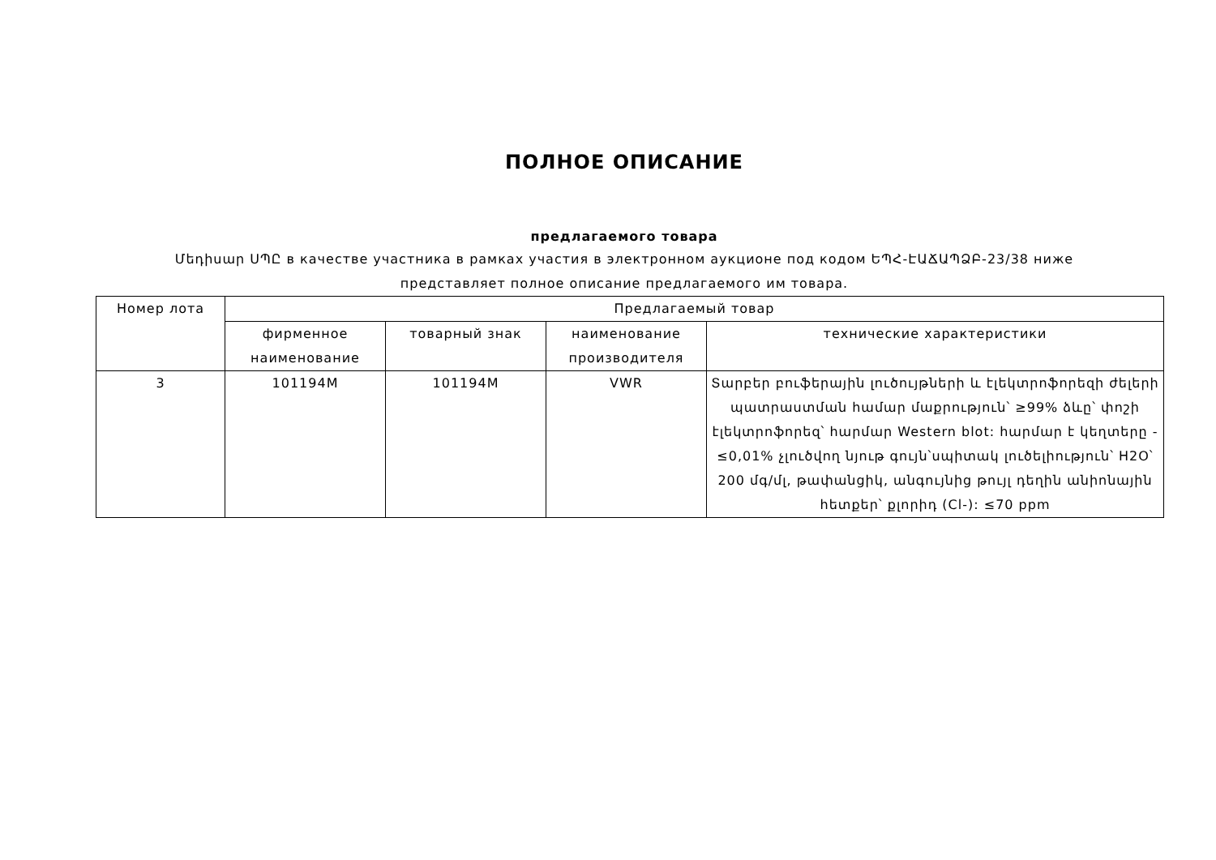ПОЛНОЕ ОПИСАНИЕ
предлагаемого товара
Մեդիսար ՍՊԸ в качестве участника в рамках участия в электронном аукционе под кодом ԵՊՀ-ԷԱՃԱՊՁԲ-23/38 ниже представляет полное описание предлагаемого им товара.
| Номер лота | Предлагаемый товар | | | |
| --- | --- | --- | --- | --- |
| | фирменное наименование | товарный знак | наименование производителя | технические характеристики |
| 3 | 101194M | 101194M | VWR | Տարբեր բուֆերային լուծույթների և էլեկտրոֆորեզի ժելերի պատրաստման համար մաքրություն՝ ≥99% ձևը՝ փոշի էլեկտրոֆորեզ՝ հարմար Western blot: հարմար է կեղտերը - ≤0,01% չլուծվող նյութ գույն՝սպիտակ լուծելիություն՝ H2O՝ 200 մգ/մլ, թափանցիկ, անգույնից թույլ դեղին անիոնային հետքեր՝ քլորիդ (Cl-): ≤70 ppm |